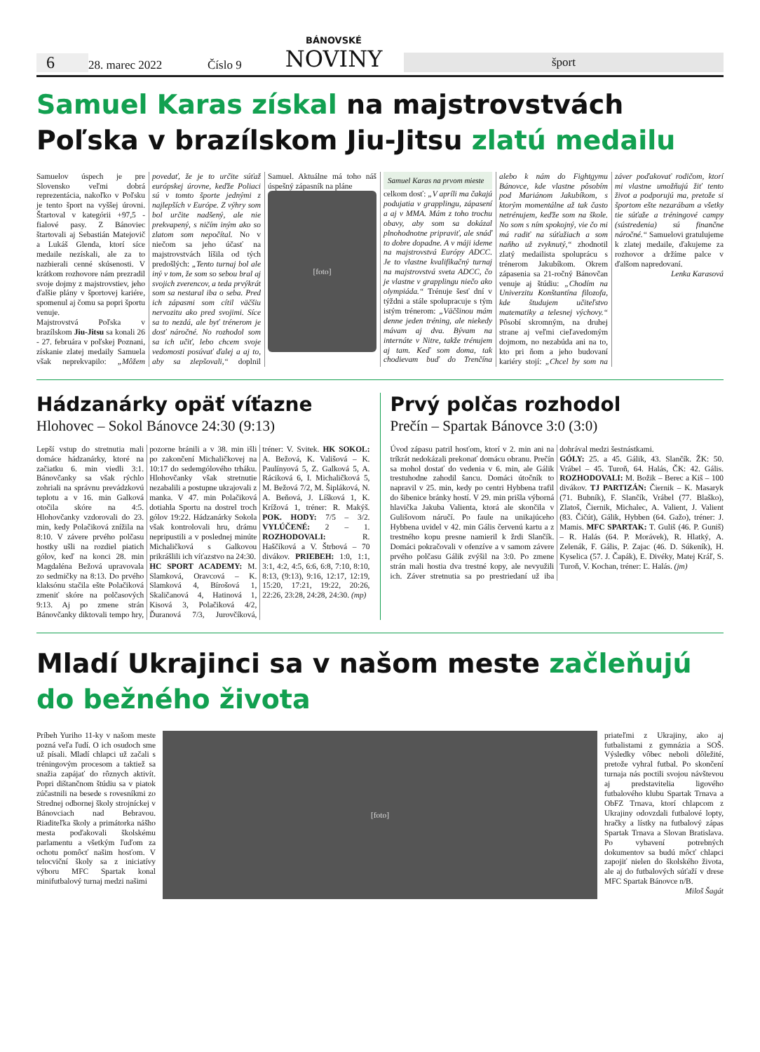6
28. marec 2022
Číslo 9
BÁNOVSKÉ
NOVINY
šport
Samuel Karas získal na majstrovstvách Poľska v brazílskom Jiu-Jitsu zlatú medailu
Samuelov úspech je pre Slovensko veľmi dobrá reprezentácia, nakoľko v Poľsku je tento šport na vyššej úrovni. Štartoval v kategórii +97,5 - fialové pasy. Z Bánoviec štartovali aj Sebastián Matejovič a Lukáš Glenda, ktorí síce medaile nezískali, ale za to nazbierali cenné skúsenosti. V krátkom rozhovore nám prezradil svoje dojmy z majstrovstiev, jeho ďalšie plány v športovej kariére, spomenul aj čomu sa popri športu venuje.
Majstrovstvá Poľska v brazílskom Jiu-Jitsu sa konali 26 - 27. februára v poľskej Poznani, získanie zlatej medaily Samuela však neprekvapilo: „Môžem povedať, že je to určite súťaž európskej úrovne, keďže Poliaci sú v tomto športe jednými z najlepších v Európe. Z výhry som bol určite nadšený, ale nie prekvapený, s ničím iným ako so zlatom som nepočítal. No v niečom sa jeho účasť na majstrovstvách líšila od tých predošlých: „Tento turnaj bol ale iný v tom, že som so sebou bral aj svojich zverencov, a teda prvýkrát som sa nestaral iba o seba. Pred ich zápasmi som cítil väčšiu nervozitu ako pred svojimi. Síce sa to nezdá, ale byť trénerom je dosť náročné. No rozhodol som sa ich učiť, lebo chcem svoje vedomosti posúvať ďalej a aj to, aby sa zlepšovali,“ doplnil Samuel. Aktuálne má toho náš úspešný zápasník na pláne
[foto]
Samuel Karas na prvom mieste
celkom dosť: „V apríli ma čakajú podujatia v grapplingu, zápasení a aj v MMA. Mám z toho trochu obavy, aby som sa dokázal plnohodnotne pripraviť, ale snáď to dobre dopadne. A v máji ideme na majstrovstvá Európy ADCC. Je to vlastne kvalifikačný turnaj na majstrovstvá sveta ADCC, čo je vlastne v grapplingu niečo ako olympiáda.“ Trénuje šesť dní v týždni a stále spolupracuje s tým istým trénerom: „Väčšinou mám denne jeden tréning, ale niekedy mávam aj dva. Bývam na internáte v Nitre, takže trénujem aj tam. Keď som doma, tak chodievam buď do Trenčína alebo k nám do Fightgymu Bánovce, kde vlastne pôsobím pod Mariánom Jakubíkom, s ktorým momentálne až tak často netrénujem, keďže som na škole. No som s ním spokojný, vie čo mi má radiť na súťažiach a som naňho už zvyknutý,“ zhodnotil zlatý medailista spoluprácu s trénerom Jakubíkom. Okrem zápasenia sa 21-ročný Bánovčan venuje aj štúdiu: „Chodím na Univerzitu Konštantína filozofa, kde študujem učiteľstvo matematiky a telesnej výchovy.“ Pôsobí skromným, na druhej strane aj veľmi cieľavedomým dojmom, no nezabúda ani na to, kto pri ňom a jeho budovaní kariéry stojí: „Chcel by som na záver poďakovať rodičom, ktorí mi vlastne umožňujú žiť tento život a podporujú ma, pretože si športom ešte nezarábam a všetky tie súťaže a tréningové campy (sústredenia) sú finančne náročné.“ Samuelovi gratulujeme k zlatej medaile, ďakujeme za rozhovor a držíme palce v ďalšom napredovaní.
Lenka Karasová
Hádzanárky opäť víťazne
Hlohovec – Sokol Bánovce 24:30 (9:13)
Lepší vstup do stretnutia mali domáce hádzanárky, ktoré na začiatku 6. min viedli 3:1. Bánovčanky sa však rýchlo zohriali na správnu prevádzkovú teplotu a v 16. min Galková otočila skóre na 4:5. Hlohovčanky vzdorovali do 23. min, kedy Polačiková znížila na 8:10. V závere prvého polčasu hostky ušli na rozdiel piatich gólov, keď na konci 28. min Magdaléna Bežová upravovala zo sedmičky na 8:13. Do prvého klaksónu stačila ešte Polačiková zmeniť skóre na polčasových 9:13. Aj po zmene strán Bánovčanky diktovali tempo hry, pozorne bránili a v 38. min išli po zakončení Michaličkovej na 10:17 do sedemgólového trháku. Hlohovčanky však stretnutie nezabalili a postupne ukrajovali z manka. V 47. min Polačiková dotiahla Sportu na dostrel troch gólov 19:22. Hádzanárky Sokola však kontrolovali hru, drámu nepripustili a v poslednej minúte Michaličková s Galkovou prikrášlili ich víťazstvo na 24:30.
HC SPORT ACADEMY: M. Slamková, Oravcová – K. Slamková 4, Bírošová 1, Skaličanová 4, Hatinová 1, Kisová 3, Polačiková 4/2, Ďuranová 7/3, Jurovčíková, tréner: V. Svitek. HK SOKOL: A. Bežová, K. Vališová – K. Paulínyová 5, Z. Galková 5, A. Ráciková 6, I. Michaličková 5, M. Bežová 7/2, M. Šipláková, N. A. Beňová, J. Líšková 1, K. Krížová 1, tréner: R. Makýš. POK. HODY: 7/5 – 3/2. VYLÚČENÉ: 2 – 1. ROZHODOVALI: R. Haščíková a V. Štrbová – 70 divákov. PRIEBEH: 1:0, 1:1, 3:1, 4:2, 4:5, 6:6, 6:8, 7:10, 8:10, 8:13, (9:13), 9:16, 12:17, 12:19, 15:20, 17:21, 19:22, 20:26, 22:26, 23:28, 24:28, 24:30. (mp)
Prvý polčas rozhodol
Prečín – Spartak Bánovce 3:0 (3:0)
Úvod zápasu patril hosťom, ktorí v 2. min ani na tríkrát nedokázali prekonať domácu obranu. Prečín sa mohol dostať do vedenia v 6. min, ale Gálik trestuhodne zahodil šancu. Domáci útočník to napravil v 25. min, kedy po centri Hybbena trafil do šibenice bránky hostí. V 29. min prišla výborná hlavička Jakuba Valienta, ktorá ale skončila v Gulišovom náručí. Po faule na unikajúceho Hybbena uvidel v 42. min Gális červenú kartu a z trestného kopu presne namieril k žrdi Slančík. Domáci pokračovali v ofenzíve a v samom závere prvého polčasu Gálik zvýšil na 3:0. Po zmene strán mali hostia dva trestné kopy, ale nevyužili ich. Záver stretnutia sa po prestriedaní už iba dohrával medzi šestnástkami.
GÓLY: 25. a 45. Gálik, 43. Slančík. ŽK: 50. Vrábel – 45. Turoň, 64. Halás, ČK: 42. Gális. ROZHODOVALI: M. Božik – Berec a Kiš – 100 divákov. TJ PARTIZÁN: Čiernik – K. Masaryk (71. Bubník), F. Slančík, Vrábel (77. Blaško), Zlatoš, Čiernik, Michalec, A. Valient, J. Valient (83. Čičút), Gálik, Hybben (64. Gažo), tréner: J. Mamis. MFC SPARTAK: T. Guliš (46. P. Guniš) – R. Halás (64. P. Morávek), R. Hlatký, A. Zelenák, F. Gális, P. Zajac (46. D. Súkeník), H. Kyselica (57. J. Čapák), E. Divéky, Matej Kráľ, S. Turoň, V. Kochan, tréner: Ľ. Halás. (jm)
Mladí Ukrajinci sa v našom meste začleňujú do bežného života
Príbeh Yuriho 11-ky v našom meste pozná veľa ľudí. O ich osudoch sme už písali. Mladí chlapci už začali s tréningovým procesom a taktiež sa snažia zapájať do rôznych aktivít. Popri dištančnom štúdiu sa v piatok zúčastnili na besede s rovesníkmi zo Strednej odbornej školy strojníckej v Bánovciach nad Bebravou. Riaditeľka školy a primátorka nášho mesta poďakovali školskému parlamentu a všetkým ľuďom za ochotu pomôcť našim hosťom. V telocviční školy sa z iniciatívy výboru MFC Spartak konal minifutbalový turnaj medzi našimi
[foto]
priateľmi z Ukrajiny, ako aj futbalistami z gymnázia a SOŠ. Výsledky vôbec neboli dôležité, pretože vyhral futbal. Po skončení turnaja nás poctili svojou návštevou aj predstavitelia ligového futbalového klubu Spartak Trnava a ObFZ Trnava, ktorí chlapcom z Ukrajiny odovzdali futbalové lopty, hračky a lístky na futbalový zápas Spartak Trnava a Slovan Bratislava. Po vybavení potrebných dokumentov sa budú môcť chlapci zapojiť nielen do školského života, ale aj do futbalových súťaží v drese MFC Spartak Bánovce n/B.
Miloš Šagát